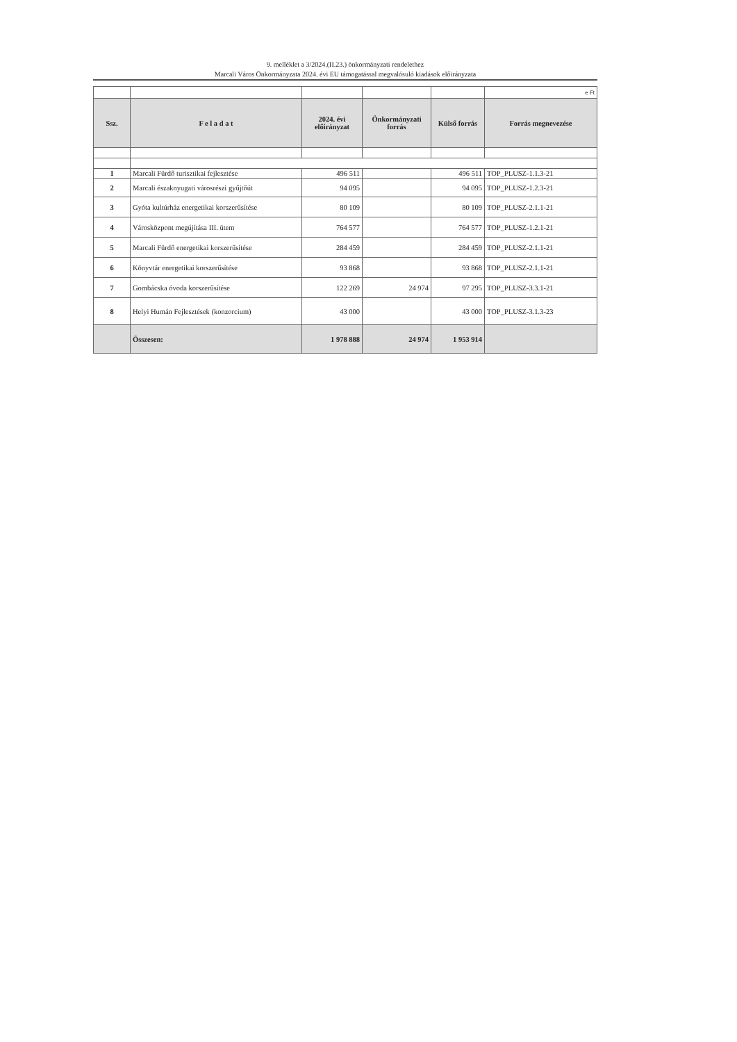9. melléklet a 3/2024.(II.23.) önkormányzati rendelethez
Marcali Város Önkormányzata 2024. évi EU támogatással megvalósuló kiadások előirányzata
| | | | | | e Ft |
| Ssz. | F e l a d a t | 2024. évi előirányzat | Önkormányzati forrás | Külső forrás | Forrás megnevezése |
| 1 | Marcali Fürdő turisztikai fejlesztése | 496 511 | | 496 511 | TOP_PLUSZ-1.1.3-21 |
| 2 | Marcali északnyugati városrészi gyűjtőút | 94 095 | | 94 095 | TOP_PLUSZ-1.2.3-21 |
| 3 | Gyóta kultúrház energetikai korszerűsítése | 80 109 | | 80 109 | TOP_PLUSZ-2.1.1-21 |
| 4 | Városközpont megújítása III. ütem | 764 577 | | 764 577 | TOP_PLUSZ-1.2.1-21 |
| 5 | Marcali Fürdő energetikai korszerűsítése | 284 459 | | 284 459 | TOP_PLUSZ-2.1.1-21 |
| 6 | Könyvtár energetikai korszerűsítése | 93 868 | | 93 868 | TOP_PLUSZ-2.1.1-21 |
| 7 | Gombácska óvoda korszerűsítése | 122 269 | 24 974 | 97 295 | TOP_PLUSZ-3.3.1-21 |
| 8 | Helyi Humán Fejlesztések (konzorcium) | 43 000 | | 43 000 | TOP_PLUSZ-3.1.3-23 |
| | Összesen: | 1 978 888 | 24 974 | 1 953 914 | |